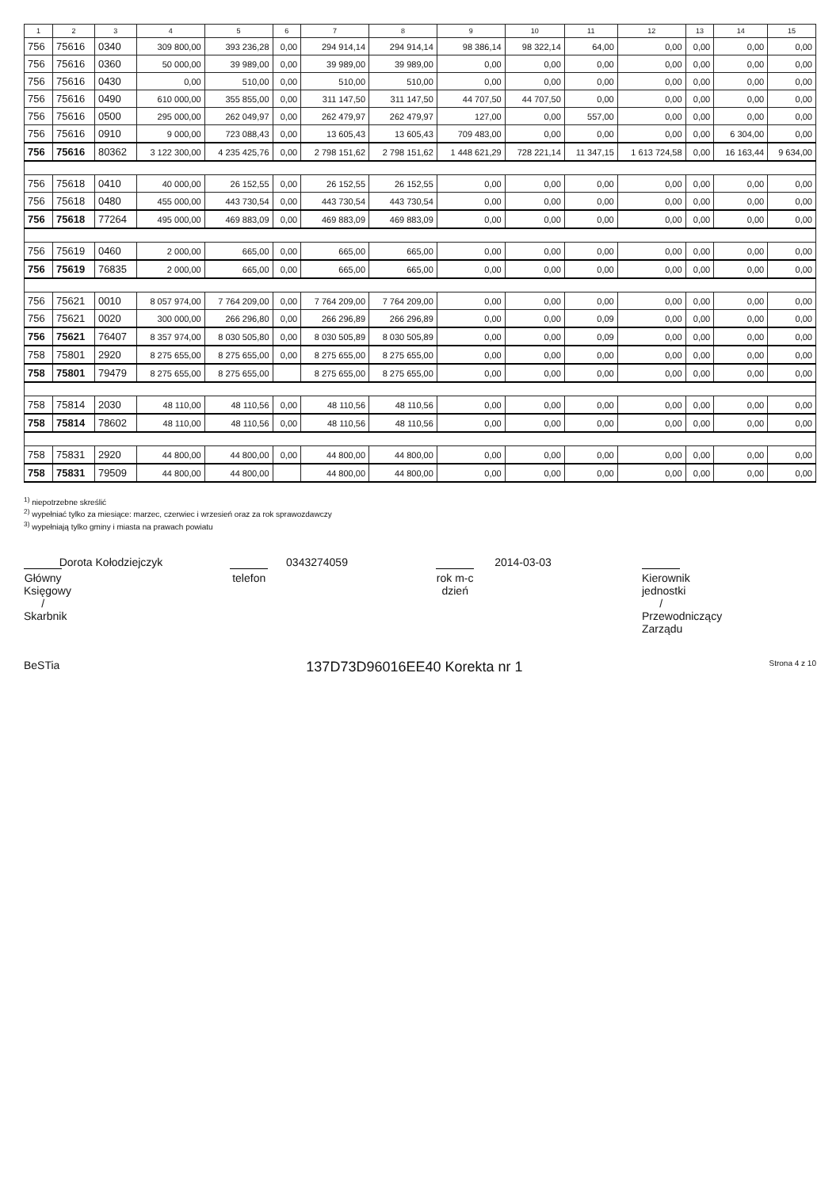| 1 | 2 | 3 | 4 | 5 | 6 | 7 | 8 | 9 | 10 | 11 | 12 | 13 | 14 | 15 |
| --- | --- | --- | --- | --- | --- | --- | --- | --- | --- | --- | --- | --- | --- | --- |
| 756 | 75616 | 0340 | 309 800,00 | 393 236,28 | 0,00 | 294 914,14 | 294 914,14 | 98 386,14 | 98 322,14 | 64,00 | 0,00 | 0,00 | 0,00 | 0,00 |
| 756 | 75616 | 0360 | 50 000,00 | 39 989,00 | 0,00 | 39 989,00 | 39 989,00 | 0,00 | 0,00 | 0,00 | 0,00 | 0,00 | 0,00 | 0,00 |
| 756 | 75616 | 0430 | 0,00 | 510,00 | 0,00 | 510,00 | 510,00 | 0,00 | 0,00 | 0,00 | 0,00 | 0,00 | 0,00 | 0,00 |
| 756 | 75616 | 0490 | 610 000,00 | 355 855,00 | 0,00 | 311 147,50 | 311 147,50 | 44 707,50 | 44 707,50 | 0,00 | 0,00 | 0,00 | 0,00 | 0,00 |
| 756 | 75616 | 0500 | 295 000,00 | 262 049,97 | 0,00 | 262 479,97 | 262 479,97 | 127,00 | 0,00 | 557,00 | 0,00 | 0,00 | 0,00 | 0,00 |
| 756 | 75616 | 0910 | 9 000,00 | 723 088,43 | 0,00 | 13 605,43 | 13 605,43 | 709 483,00 | 0,00 | 0,00 | 0,00 | 0,00 | 6 304,00 | 0,00 |
| 756 | 75616 | 80362 | 3 122 300,00 | 4 235 425,76 | 0,00 | 2 798 151,62 | 2 798 151,62 | 1 448 621,29 | 728 221,14 | 11 347,15 | 1 613 724,58 | 0,00 | 16 163,44 | 9 634,00 |
| 756 | 75618 | 0410 | 40 000,00 | 26 152,55 | 0,00 | 26 152,55 | 26 152,55 | 0,00 | 0,00 | 0,00 | 0,00 | 0,00 | 0,00 | 0,00 |
| 756 | 75618 | 0480 | 455 000,00 | 443 730,54 | 0,00 | 443 730,54 | 443 730,54 | 0,00 | 0,00 | 0,00 | 0,00 | 0,00 | 0,00 | 0,00 |
| 756 | 75618 | 77264 | 495 000,00 | 469 883,09 | 0,00 | 469 883,09 | 469 883,09 | 0,00 | 0,00 | 0,00 | 0,00 | 0,00 | 0,00 | 0,00 |
| 756 | 75619 | 0460 | 2 000,00 | 665,00 | 0,00 | 665,00 | 665,00 | 0,00 | 0,00 | 0,00 | 0,00 | 0,00 | 0,00 | 0,00 |
| 756 | 75619 | 76835 | 2 000,00 | 665,00 | 0,00 | 665,00 | 665,00 | 0,00 | 0,00 | 0,00 | 0,00 | 0,00 | 0,00 | 0,00 |
| 756 | 75621 | 0010 | 8 057 974,00 | 7 764 209,00 | 0,00 | 7 764 209,00 | 7 764 209,00 | 0,00 | 0,00 | 0,00 | 0,00 | 0,00 | 0,00 | 0,00 |
| 756 | 75621 | 0020 | 300 000,00 | 266 296,80 | 0,00 | 266 296,89 | 266 296,89 | 0,00 | 0,00 | 0,09 | 0,00 | 0,00 | 0,00 | 0,00 |
| 756 | 75621 | 76407 | 8 357 974,00 | 8 030 505,80 | 0,00 | 8 030 505,89 | 8 030 505,89 | 0,00 | 0,00 | 0,09 | 0,00 | 0,00 | 0,00 | 0,00 |
| 758 | 75801 | 2920 | 8 275 655,00 | 8 275 655,00 | 0,00 | 8 275 655,00 | 8 275 655,00 | 0,00 | 0,00 | 0,00 | 0,00 | 0,00 | 0,00 | 0,00 |
| 758 | 75801 | 79479 | 8 275 655,00 | 8 275 655,00 | | 8 275 655,00 | 8 275 655,00 | 0,00 | 0,00 | 0,00 | 0,00 | 0,00 | 0,00 | 0,00 |
| 758 | 75814 | 2030 | 48 110,00 | 48 110,56 | 0,00 | 48 110,56 | 48 110,56 | 0,00 | 0,00 | 0,00 | 0,00 | 0,00 | 0,00 | 0,00 |
| 758 | 75814 | 78602 | 48 110,00 | 48 110,56 | 0,00 | 48 110,56 | 48 110,56 | 0,00 | 0,00 | 0,00 | 0,00 | 0,00 | 0,00 | 0,00 |
| 758 | 75831 | 2920 | 44 800,00 | 44 800,00 | 0,00 | 44 800,00 | 44 800,00 | 0,00 | 0,00 | 0,00 | 0,00 | 0,00 | 0,00 | 0,00 |
| 758 | 75831 | 79509 | 44 800,00 | 44 800,00 | | 44 800,00 | 44 800,00 | 0,00 | 0,00 | 0,00 | 0,00 | 0,00 | 0,00 | 0,00 |
<sup>1)</sup> niepotrzebne skreślić
<sup>2)</sup> wypełniać tylko za miesiące: marzec, czerwiec i wrzesień oraz za rok sprawozdawczy
<sup>3)</sup> wypełniają tylko gminy i miasta na prawach powiatu
Dorota Kołodziejczyk
Główny Księgowy / Skarbnik
0343274059
telefon
2014-03-03
rok m-c dzień
Kierownik jednostki / Przewodniczący Zarządu
BeSTia 137D73D96016EE40 Korekta nr 1 Strona 4 z 10